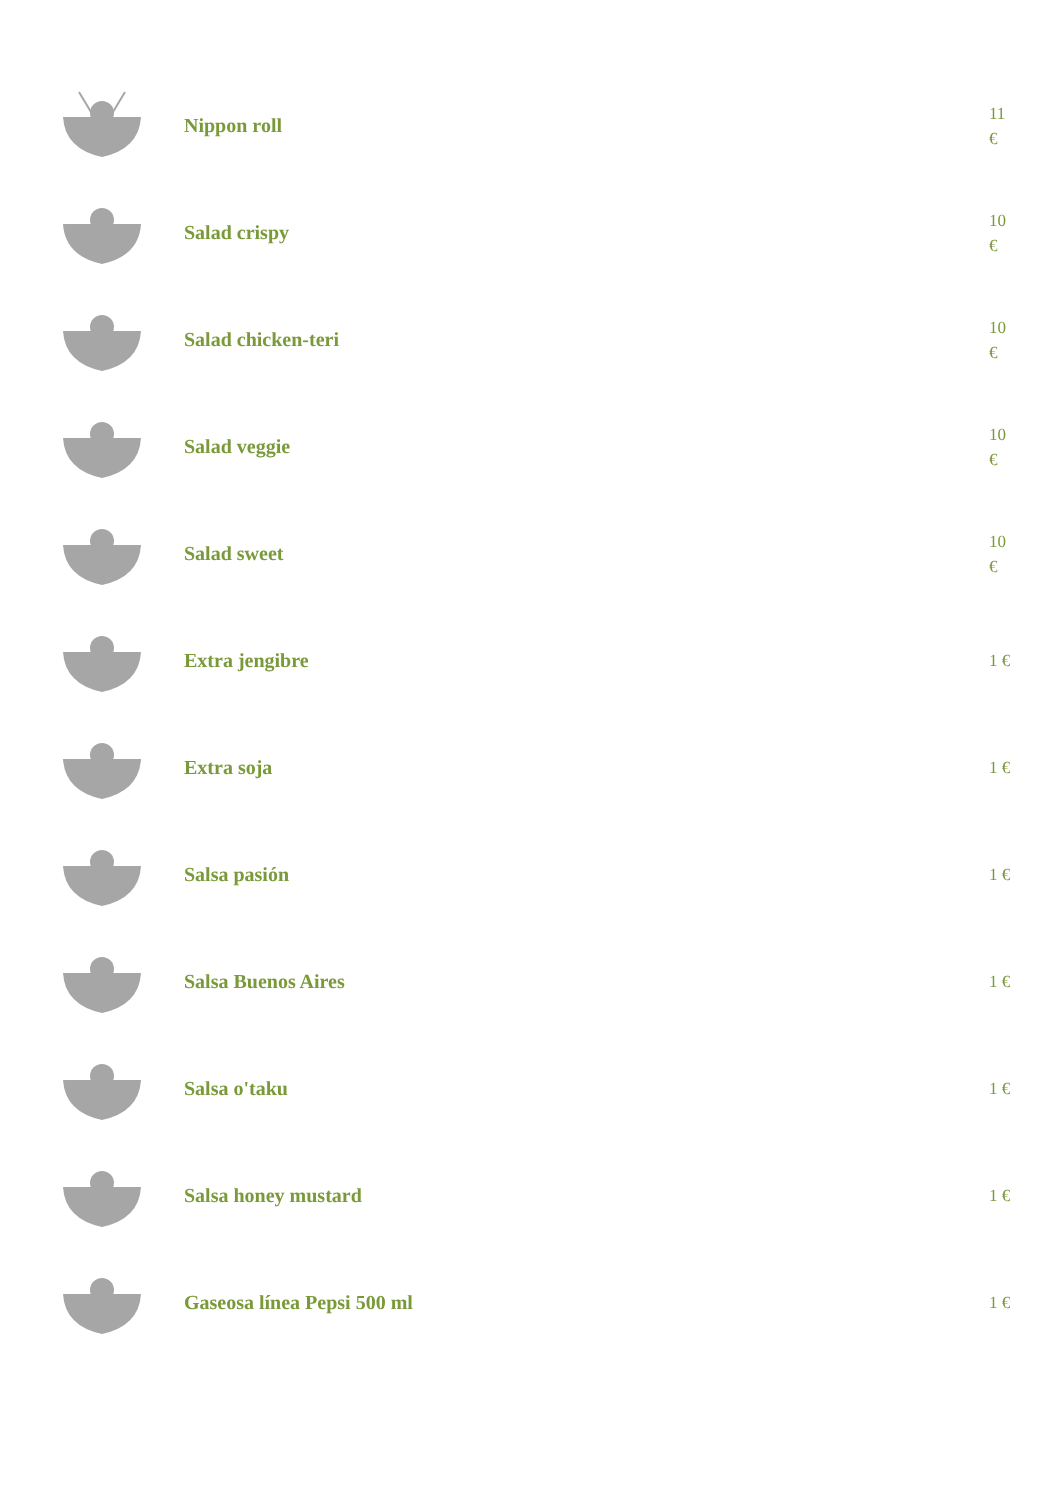Nippon roll
11 €
Salad crispy
10 €
Salad chicken-teri
10 €
Salad veggie
10 €
Salad sweet
10 €
Extra jengibre
1 €
Extra soja
1 €
Salsa pasión
1 €
Salsa Buenos Aires
1 €
Salsa o'taku
1 €
Salsa honey mustard
1 €
Gaseosa línea Pepsi 500 ml
1 €